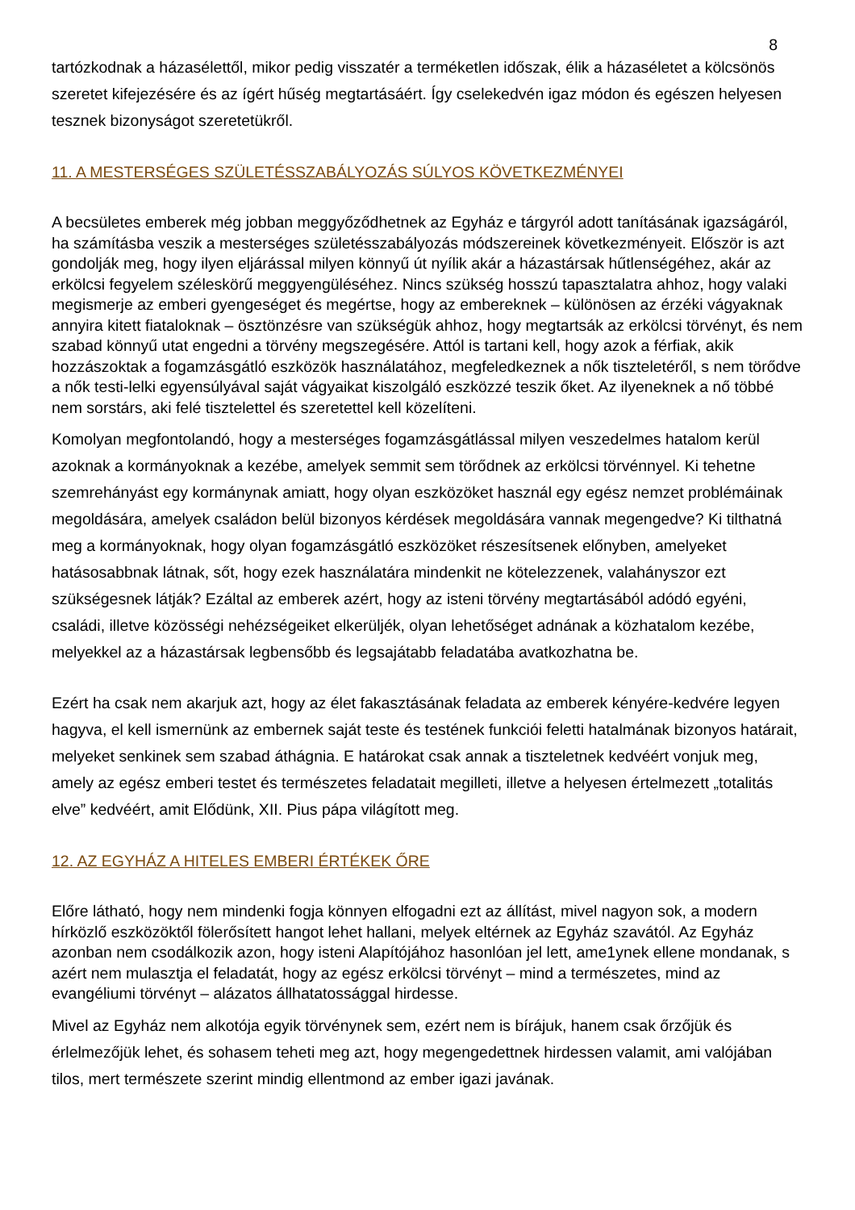8
tartózkodnak a házasélettől, mikor pedig visszatér a terméketlen időszak, élik a házaséletet a kölcsönös szeretet kifejezésére és az ígért hűség megtartásáért. Így cselekedvén igaz módon és egészen helyesen tesznek bizonyságot szeretetükről.
11. A MESTERSÉGES SZÜLETÉSSZABÁLYOZÁS SÚLYOS KÖVETKEZMÉNYEI
A becsületes emberek még jobban meggyőződhetnek az Egyház e tárgyról adott tanításának igazságáról, ha számításba veszik a mesterséges születésszabályozás módszereinek következményeit. Először is azt gondolják meg, hogy ilyen eljárással milyen könnyű út nyílik akár a házastársak hűtlenségéhez, akár az erkölcsi fegyelem széleskörű meggyengüléséhez. Nincs szükség hosszú tapasztalatra ahhoz, hogy valaki megismerje az emberi gyengeséget és megértse, hogy az embereknek – különösen az érzéki vágyaknak annyira kitett fiataloknak – ösztönzésre van szükségük ahhoz, hogy megtartsák az erkölcsi törvényt, és nem szabad könnyű utat engedni a törvény megszegésére. Attól is tartani kell, hogy azok a férfiak, akik hozzászoktak a fogamzásgátló eszközök használatához, megfeledkeznek a nők tiszteletéről, s nem törődve a nők testi-lelki egyensúlyával saját vágyaikat kiszolgáló eszközzé teszik őket. Az ilyeneknek a nő többé nem sorstárs, aki felé tisztelettel és szeretettel kell közelíteni.
Komolyan megfontolandó, hogy a mesterséges fogamzásgátlással milyen veszedelmes hatalom kerül azoknak a kormányoknak a kezébe, amelyek semmit sem törődnek az erkölcsi törvénnyel. Ki tehetne szemrehányást egy kormánynak amiatt, hogy olyan eszközöket használ egy egész nemzet problémáinak megoldására, amelyek családon belül bizonyos kérdések megoldására vannak megengedve? Ki tilthatná meg a kormányoknak, hogy olyan fogamzásgátló eszközöket részesítsenek előnyben, amelyeket hatásosabbnak látnak, sőt, hogy ezek használatára mindenkit ne kötelezzenek, valahányszor ezt szükségesnek látják? Ezáltal az emberek azért, hogy az isteni törvény megtartásából adódó egyéni, családi, illetve közösségi nehézségeiket elkerüljék, olyan lehetőséget adnának a közhatalom kezébe, melyekkel az a házastársak legbensőbb és legsajátabb feladatába avatkozhatna be.
Ezért ha csak nem akarjuk azt, hogy az élet fakasztásának feladata az emberek kényére-kedvére legyen hagyva, el kell ismernünk az embernek saját teste és testének funkciói feletti hatalmának bizonyos határait, melyeket senkinek sem szabad áthágnia. E határokat csak annak a tiszteletnek kedvéért vonjuk meg, amely az egész emberi testet és természetes feladatait megilleti, illetve a helyesen értelmezett „totalitás elve” kedvéért, amit Elődünk, XII. Pius pápa világított meg.
12. AZ EGYHÁZ A HITELES EMBERI ÉRTÉKEK ŐRE
Előre látható, hogy nem mindenki fogja könnyen elfogadni ezt az állítást, mivel nagyon sok, a modern hírközlő eszközöktől fölerősített hangot lehet hallani, melyek eltérnek az Egyház szavától. Az Egyház azonban nem csodálkozik azon, hogy isteni Alapítójához hasonlóan jel lett, ame1ynek ellene mondanak, s azért nem mulasztja el feladatát, hogy az egész erkölcsi törvényt – mind a természetes, mind az evangéliumi törvényt – alázatos állhatatossággal hirdesse.
Mivel az Egyház nem alkotója egyik törvénynek sem, ezért nem is bírájuk, hanem csak őrzőjük és érlelmezőjük lehet, és sohasem teheti meg azt, hogy megengedettnek hirdessen valamit, ami valójában tilos, mert természete szerint mindig ellentmond az ember igazi javának.